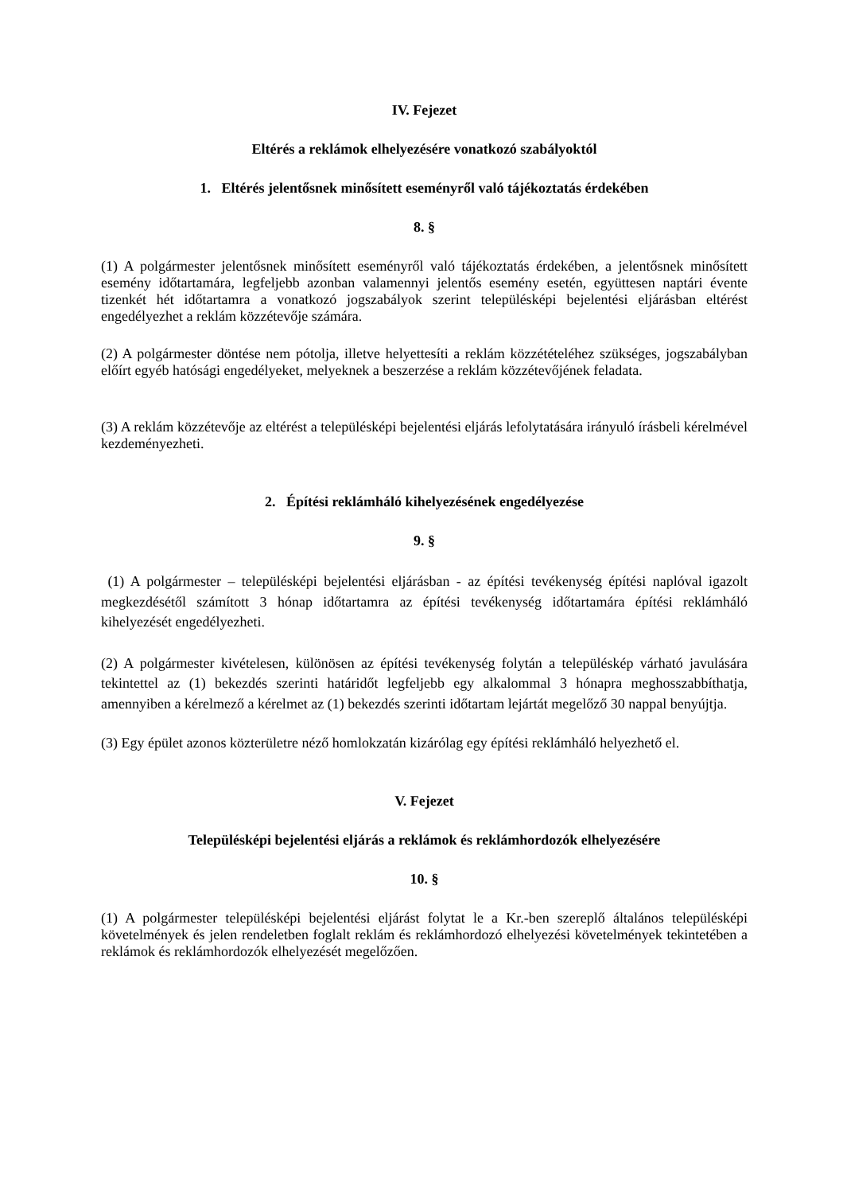IV. Fejezet
Eltérés a reklámok elhelyezésére vonatkozó szabályoktól
1. Eltérés jelentősnek minősített eseményről való tájékoztatás érdekében
8. §
(1) A polgármester jelentősnek minősített eseményről való tájékoztatás érdekében, a jelentősnek minősített esemény időtartamára, legfeljebb azonban valamennyi jelentős esemény esetén, együttesen naptári évente tizenkét hét időtartamra a vonatkozó jogszabályok szerint településképi bejelentési eljárásban eltérést engedélyezhet a reklám közzétevője számára.
(2) A polgármester döntése nem pótolja, illetve helyettesíti a reklám közzétételéhez szükséges, jogszabályban előírt egyéb hatósági engedélyeket, melyeknek a beszerzése a reklám közzétevőjének feladata.
(3) A reklám közzétevője az eltérést a településképi bejelentési eljárás lefolytatására irányuló írásbeli kérelmével kezdeményezheti.
2. Építési reklámháló kihelyezésének engedélyezése
9. §
(1) A polgármester – településképi bejelentési eljárásban - az építési tevékenység építési naplóval igazolt megkezdésétől számított 3 hónap időtartamra az építési tevékenység időtartamára építési reklámháló kihelyezését engedélyezheti.
(2) A polgármester kivételesen, különösen az építési tevékenység folytán a településkép várható javulására tekintettel az (1) bekezdés szerinti határidőt legfeljebb egy alkalommal 3 hónapra meghosszabbíthatja, amennyiben a kérelmező a kérelmet az (1) bekezdés szerinti időtartam lejártát megelőző 30 nappal benyújtja.
(3) Egy épület azonos közterületre néző homlokzatán kizárólag egy építési reklámháló helyezhető el.
V. Fejezet
Településképi bejelentési eljárás a reklámok és reklámhordozók elhelyezésére
10. §
(1) A polgármester településképi bejelentési eljárást folytat le a Kr.-ben szereplő általános településképi követelmények és jelen rendeletben foglalt reklám és reklámhordozó elhelyezési követelmények tekintetében a reklámok és reklámhordozók elhelyezését megelőzően.